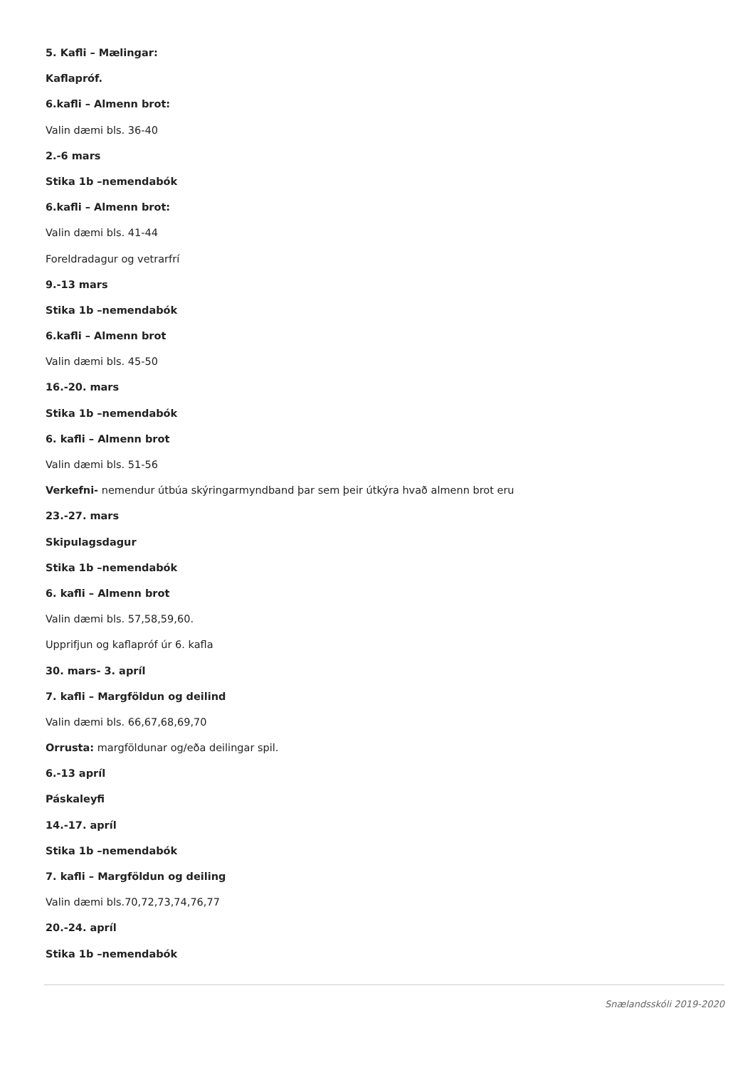5. Kafli – Mælingar:
Kaflapróf.
6.kafli – Almenn brot:
Valin dæmi bls. 36-40
2.-6 mars
Stika 1b –nemendabók
6.kafli – Almenn brot:
Valin dæmi bls. 41-44
Foreldradagur og vetrarfrí
9.-13 mars
Stika 1b –nemendabók
6.kafli – Almenn brot
Valin dæmi bls. 45-50
16.-20. mars
Stika 1b –nemendabók
6. kafli – Almenn brot
Valin dæmi bls. 51-56
Verkefni- nemendur útbúa skýringarmyndband þar sem þeir útkýra hvað almenn brot eru
23.-27. mars
Skipulagsdagur
Stika 1b –nemendabók
6. kafli – Almenn brot
Valin dæmi bls. 57,58,59,60.
Upprifjun og kaflapróf úr 6. kafla
30. mars- 3. apríl
7. kafli – Margföldun og deilind
Valin dæmi bls. 66,67,68,69,70
Orrusta: margföldunar og/eða deilingar spil.
6.-13 apríl
Páskaleyfi
14.-17. apríl
Stika 1b –nemendabók
7. kafli – Margföldun og deiling
Valin dæmi bls.70,72,73,74,76,77
20.-24. apríl
Stika 1b –nemendabók
Snælandsskóli 2019-2020